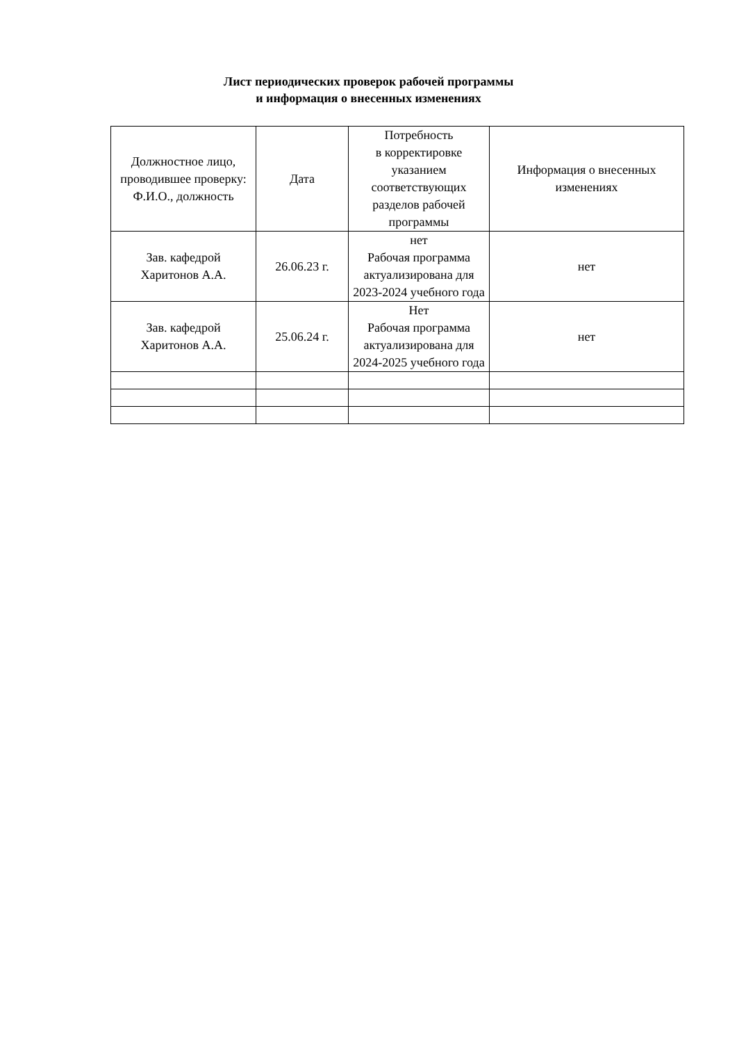Лист периодических проверок рабочей программы
и информация о внесенных изменениях
| Должностное лицо, проводившее проверку: Ф.И.О., должность | Дата | Потребность в корректировке указанием соответствующих разделов рабочей программы | Информация о внесенных изменениях |
| Зав. кафедрой Харитонов А.А. | 26.06.23 г. | нет Рабочая программа актуализирована для 2023-2024 учебного года | нет |
| Зав. кафедрой Харитонов А.А. | 25.06.24 г. | Нет Рабочая программа актуализирована для 2024-2025 учебного года | нет |